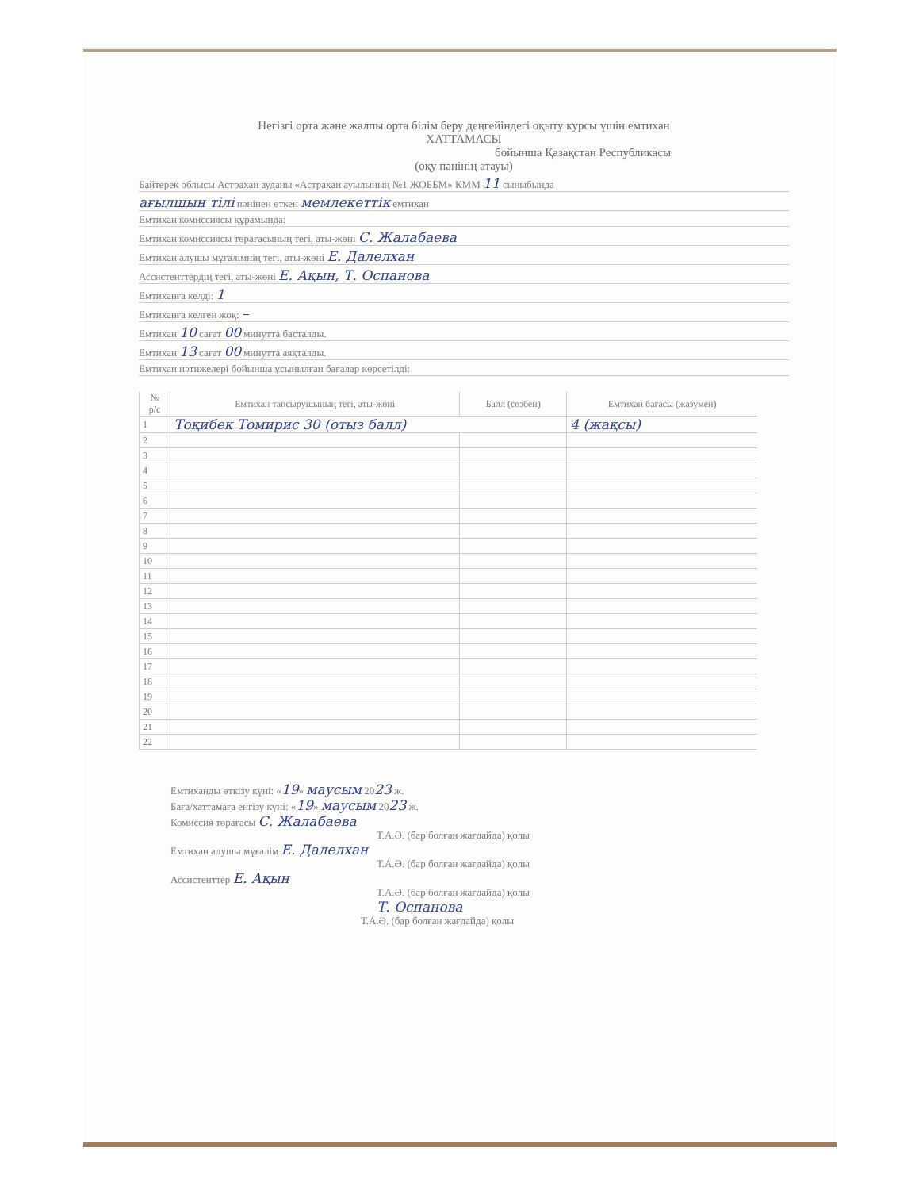Негізгі орта және жалпы орта білім беру деңгейіндегі оқыту курсы үшін емтихан
ХАТТАМАСЫ
бойынша Қазақстан Республикасы
(оқу пәнінің атауы)
Байтерек облысы Астрахан ауданы «Астрахан ауылының №1 ЖОББМ» КММ 11 сыныбында
ағылшын тілі пәнінен өткен мемлекеттік емтихан
Емтихан комиссиясы құрамында:
Емтихан комиссиясы төрағасының тегі, аты-жөні С. Жалабаева
Емтихан алушы мұғалімнің тегі, аты-жөні Е. Далелхан
Ассистенттердің тегі, аты-жөні Е. Ақын, Т. Оспанова
Емтиханға келді: 1
Емтиханға келген жоқ: –
Емтихан 10 сағат 00 минутта басталды.
Емтихан 13 сағат 00 минутта аяқталды.
Емтихан нәтижелері бойынша ұсынылған бағалар көрсетілді:
| № р/с | Емтихан тапсырушының тегі, аты-жөні | Балл (сөзбен) | Емтихан бағасы (жазумен) |
| --- | --- | --- | --- |
| 1 | Тоқибек Томирис 30 (отыз балл) | | 4 (жақсы) |
| 2 | | | |
| 3 | | | |
| 4 | | | |
| 5 | | | |
| 6 | | | |
| 7 | | | |
| 8 | | | |
| 9 | | | |
| 10 | | | |
| 11 | | | |
| 12 | | | |
| 13 | | | |
| 14 | | | |
| 15 | | | |
| 16 | | | |
| 17 | | | |
| 18 | | | |
| 19 | | | |
| 20 | | | |
| 21 | | | |
| 22 | | | |
Емтиханды өткізу күні: «19» маусым 2023 ж.
Баға/хаттамаға енгізу күні: «19» маусым 2023 ж.
Комиссия төрағасы С. Жалабаева
Т.А.Ә. (бар болған жағдайда) қолы
Емтихан алушы мұғалім Е. Далелхан
Т.А.Ә. (бар болған жағдайда) қолы
Ассистенттер Е. Ақын
Т.А.Ә. (бар болған жағдайда) қолы
Т. Оспанова
Т.А.Ә. (бар болған жағдайда) қолы